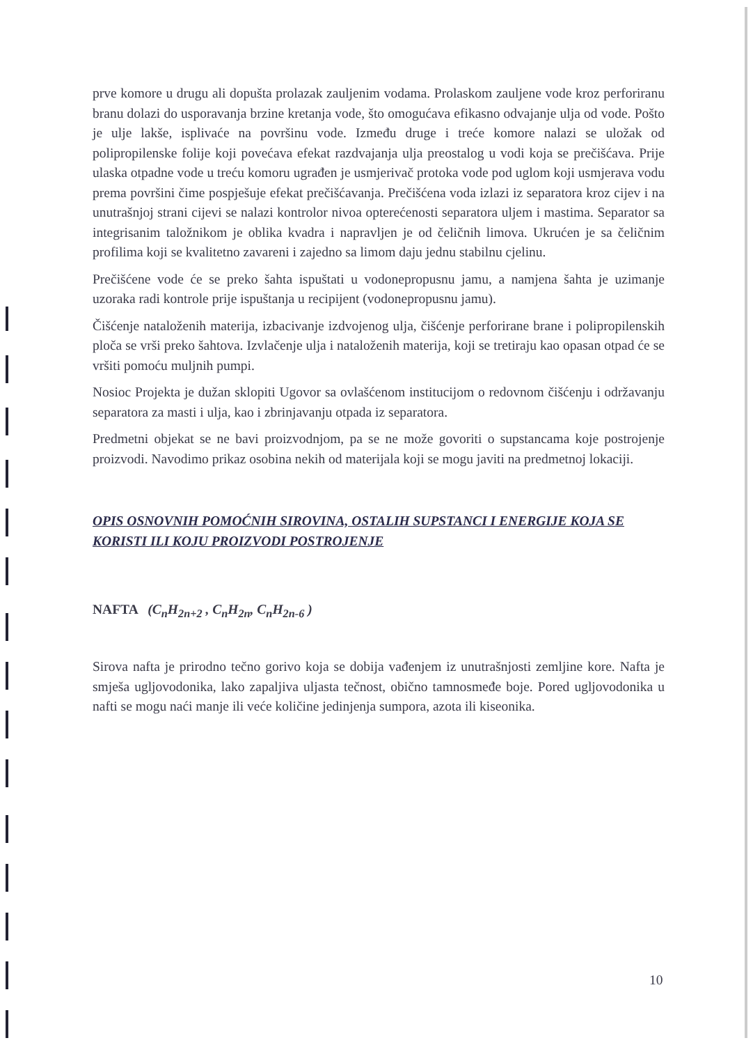prve komore u drugu ali dopušta prolazak zauljenim vodama. Prolaskom zauljene vode kroz perforiranu branu dolazi do usporavanja brzine kretanja vode, što omogućava efikasno odvajanje ulja od vode. Pošto je ulje lakše, isplivaće na površinu vode. Između druge i treće komore nalazi se uložak od polipropilenske folije koji povećava efekat razdvajanja ulja preostalog u vodi koja se prečišćava. Prije ulaska otpadne vode u treću komoru ugrađen je usmjerivač protoka vode pod uglom koji usmjerava vodu prema površini čime pospješuje efekat prečišćavanja. Prečišćena voda izlazi iz separatora kroz cijev i na unutrašnjoj strani cijevi se nalazi kontrolor nivoa opterećenosti separatora uljem i mastima. Separator sa integrisanim taložnikom je oblika kvadra i napravljen je od čeličnih limova. Ukrućen je sa čeličnim profilima koji se kvalitetno zavareni i zajedno sa limom daju jednu stabilnu cjelinu.
Prečišćene vode će se preko šahta ispuštati u vodonepropusnu jamu, a namjena šahta je uzimanje uzoraka radi kontrole prije ispuštanja u recipijent (vodonepropusnu jamu).
Čišćenje nataloženih materija, izbacivanje izdvojenog ulja, čišćenje perforirane brane i polipropilenskih ploča se vrši preko šahtova. Izvlačenje ulja i nataloženih materija, koji se tretiraju kao opasan otpad će se vršiti pomoću muljnih pumpi.
Nosioc Projekta je dužan sklopiti Ugovor sa ovlašćenom institucijom o redovnom čišćenju i održavanju separatora za masti i ulja, kao i zbrinjavanju otpada iz separatora.
Predmetni objekat se ne bavi proizvodnjom, pa se ne može govoriti o supstancama koje postrojenje proizvodi. Navodimo prikaz osobina nekih od materijala koji se mogu javiti na predmetnoj lokaciji.
OPIS OSNOVNIH POMOĆNIH SIROVINA, OSTALIH SUPSTANCI I ENERGIJE KOJA SE KORISTI ILI KOJU PROIZVODI POSTROJENJE
NAFTA (C<sub>n</sub>H<sub>2n+2</sub> , C<sub>n</sub>H<sub>2n</sub>, C<sub>n</sub>H<sub>2n-6</sub> )
Sirova nafta je prirodno tečno gorivo koja se dobija vađenjem iz unutrašnjosti zemljine kore. Nafta je smješa ugljovodonika, lako zapaljiva uljasta tečnost, obično tamnosmeđe boje. Pored ugljovodonika u nafti se mogu naći manje ili veće količine jedinjenja sumpora, azota ili kiseonika.
10